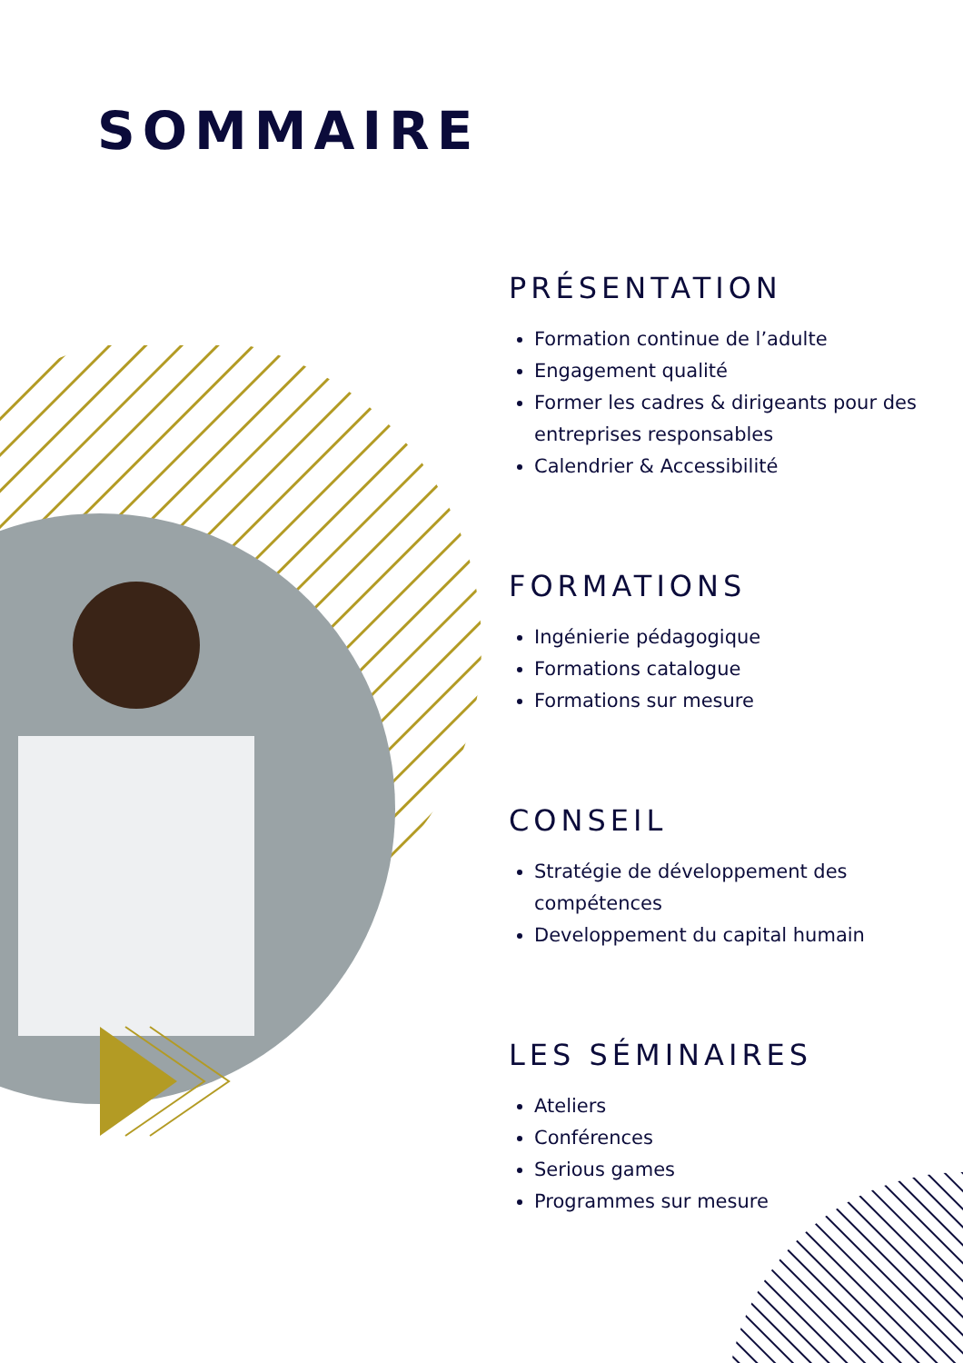SOMMAIRE
PRÉSENTATION
Formation continue de l’adulte
Engagement qualité
Former les cadres & dirigeants pour des entreprises responsables
Calendrier & Accessibilité
FORMATIONS
Ingénierie pédagogique
Formations catalogue
Formations sur mesure
CONSEIL
Stratégie de développement des compétences
Developpement du capital humain
LES SÉMINAIRES
Ateliers
Conférences
Serious games
Programmes sur mesure